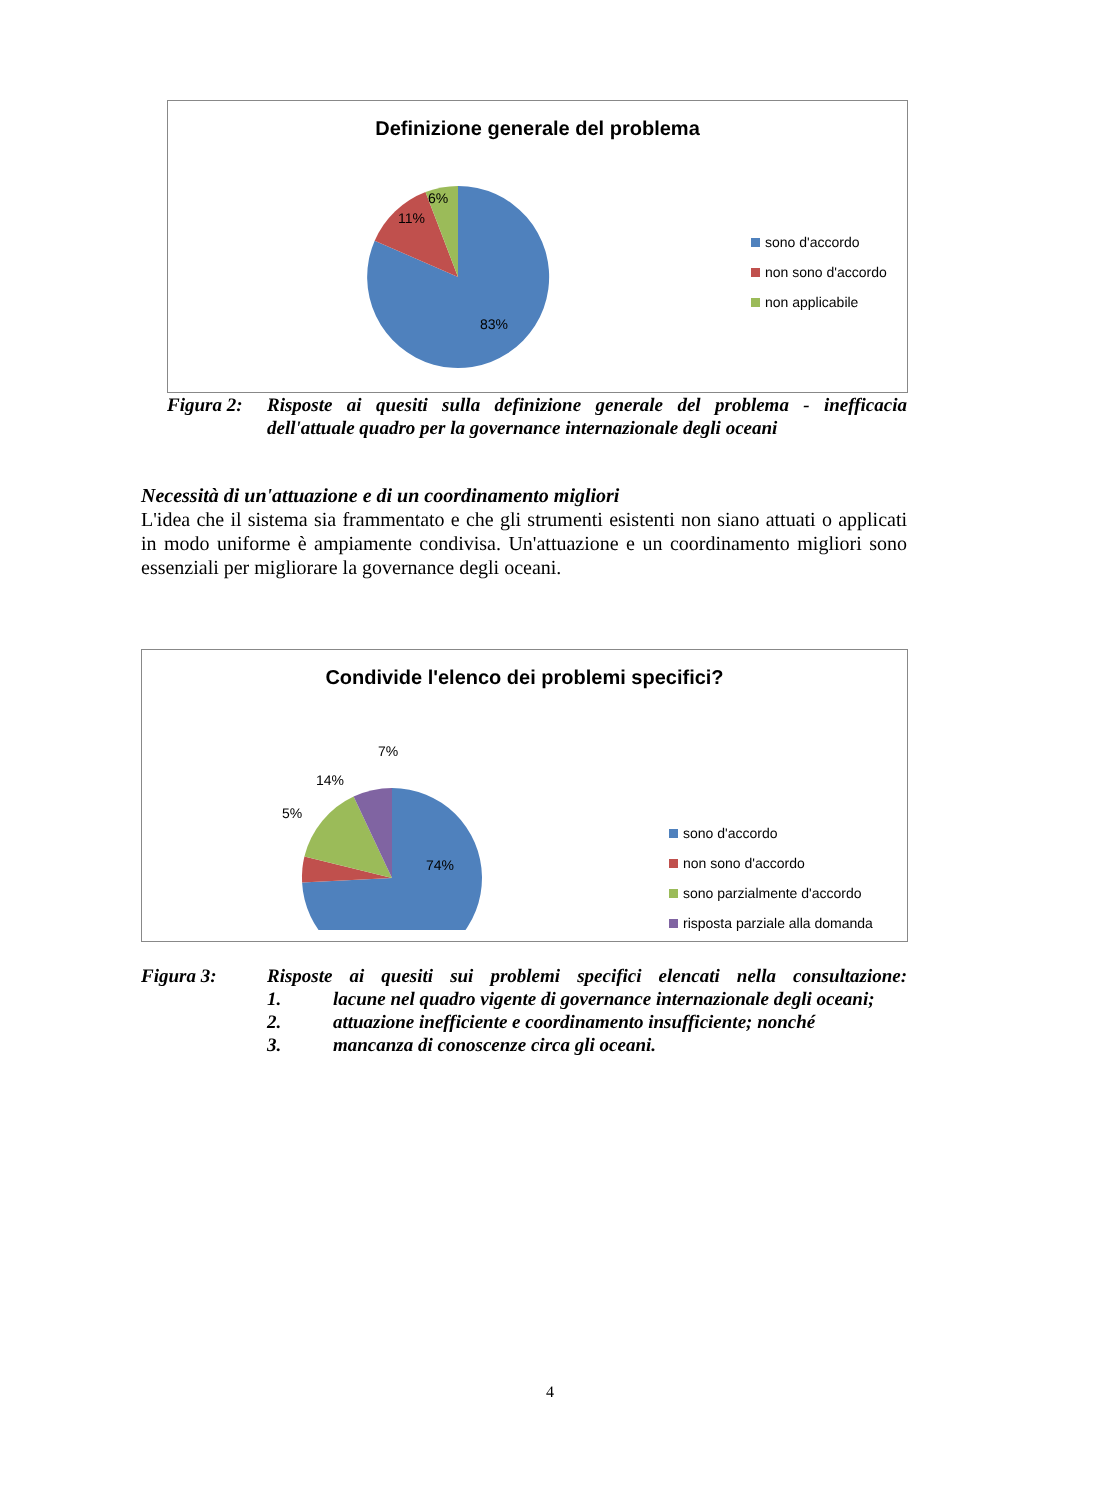Definizione generale del problema
6%
11%
83%
sono d'accordo
non sono d'accordo
non applicabile
Figura 2: Risposte ai quesiti sulla definizione generale del problema - inefficacia dell'attuale quadro per la governance internazionale degli oceani
Necessità di un'attuazione e di un coordinamento migliori
L'idea che il sistema sia frammentato e che gli strumenti esistenti non siano attuati o applicati in modo uniforme è ampiamente condivisa. Un'attuazione e un coordinamento migliori sono essenziali per migliorare la governance degli oceani.
Condivide l'elenco dei problemi specifici?
7%
14%
5%
74%
sono d'accordo
non sono d'accordo
sono parzialmente d'accordo
risposta parziale alla domanda
Figura 3: Risposte ai quesiti sui problemi specifici elencati nella consultazione:
1. lacune nel quadro vigente di governance internazionale degli oceani;
2. attuazione inefficiente e coordinamento insufficiente; nonché
3. mancanza di conoscenze circa gli oceani.
4